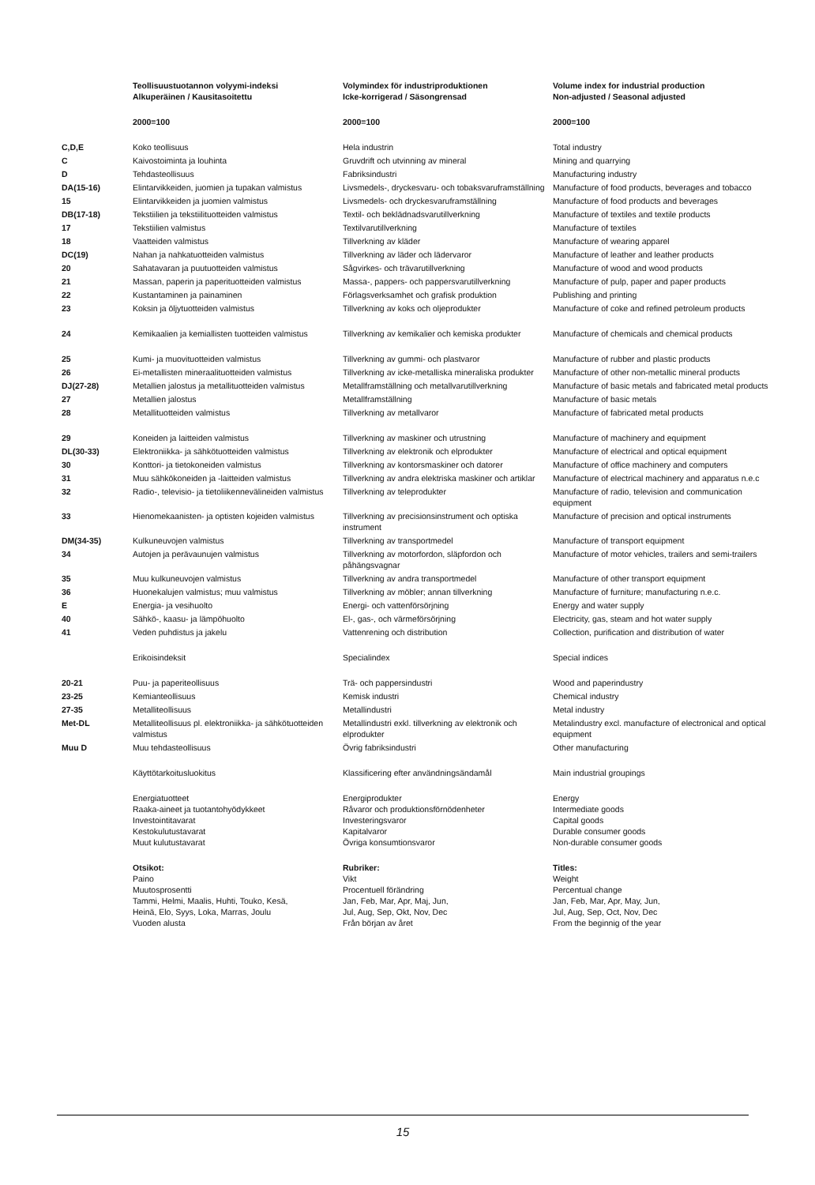| | Teollisuustuotannon volyymi-indeksi Alkuperäinen / Kausitasoitettu | Volymindex för industriproduktionen Icke-korrigerad / Säsongrensad | Volume index for industrial production Non-adjusted / Seasonal adjusted |
| | 2000=100 | 2000=100 | 2000=100 |
| C,D,E | Koko teollisuus | Hela industrin | Total industry |
| C | Kaivostoiminta ja louhinta | Gruvdrift och utvinning av mineral | Mining and quarrying |
| D | Tehdasteollisuus | Fabriksindustri | Manufacturing industry |
| DA(15-16) | Elintarvikkeiden, juomien ja tupakan valmistus | Livsmedels-, dryckesvaru- och tobaksvaruframställning | Manufacture of food products, beverages and tobacco |
| 15 | Elintarvikkeiden ja juomien valmistus | Livsmedels- och dryckesvaruframställning | Manufacture of food products and beverages |
| DB(17-18) | Tekstiilien ja tekstiilituotteiden valmistus | Textil- och beklädnadsvarutillverkning | Manufacture of textiles and textile products |
| 17 | Tekstiilien valmistus | Textilvarutillverkning | Manufacture of textiles |
| 18 | Vaatteiden valmistus | Tillverkning av kläder | Manufacture of wearing apparel |
| DC(19) | Nahan ja nahkatuotteiden valmistus | Tillverkning av läder och lädervaror | Manufacture of leather and leather products |
| 20 | Sahatavaran ja puutuotteiden valmistus | Sågvirkes- och trävarutillverkning | Manufacture of wood and wood products |
| 21 | Massan, paperin ja paperituotteiden valmistus | Massa-, pappers- och pappersvarutillverkning | Manufacture of pulp, paper and paper products |
| 22 | Kustantaminen ja painaminen | Förlagsverksamhet och grafisk produktion | Publishing and printing |
| 23 | Koksin ja öljytuotteiden valmistus | Tillverkning av koks och oljeprodukter | Manufacture of coke and refined petroleum products |
| 24 | Kemikaalien ja kemiallisten tuotteiden valmistus | Tillverkning av kemikalier och kemiska produkter | Manufacture of chemicals and chemical products |
| 25 | Kumi- ja muovituotteiden valmistus | Tillverkning av gummi- och plastvaror | Manufacture of rubber and plastic products |
| 26 | Ei-metallisten mineraalituotteiden valmistus | Tillverkning av icke-metalliska mineraliska produkter | Manufacture of other non-metallic mineral products |
| DJ(27-28) | Metallien jalostus ja metallituotteiden valmistus | Metallframställning och metallvarutillverkning | Manufacture of basic metals and fabricated metal products |
| 27 | Metallien jalostus | Metallframställning | Manufacture of basic metals |
| 28 | Metallituotteiden valmistus | Tillverkning av metallvaror | Manufacture of fabricated metal products |
| 29 | Koneiden ja laitteiden valmistus | Tillverkning av maskiner och utrustning | Manufacture of machinery and equipment |
| DL(30-33) | Elektroniikka- ja sähkötuotteiden valmistus | Tillverkning av elektronik och elprodukter | Manufacture of electrical and optical equipment |
| 30 | Konttori- ja tietokoneiden valmistus | Tillverkning av kontorsmaskiner och datorer | Manufacture of office machinery and computers |
| 31 | Muu sähkökoneiden ja -laitteiden valmistus | Tillverkning av andra elektriska maskiner och artiklar | Manufacture of electrical machinery and apparatus n.e.c |
| 32 | Radio-, televisio- ja tietoliikennevälineiden valmistus | Tillverkning av teleprodukter | Manufacture of radio, television and communication equipment |
| 33 | Hienomekaanisten- ja optisten kojeiden valmistus | Tillverkning av precisionsinstrument och optiska instrument | Manufacture of precision and optical instruments |
| DM(34-35) | Kulkuneuvojen valmistus | Tillverkning av transportmedel | Manufacture of transport equipment |
| 34 | Autojen ja perävaunujen valmistus | Tillverkning av motorfordon, släpfordon och påhängsvagnar | Manufacture of motor vehicles, trailers and semi-trailers |
| 35 | Muu kulkuneuvojen valmistus | Tillverkning av andra transportmedel | Manufacture of other transport equipment |
| 36 | Huonekalujen valmistus; muu valmistus | Tillverkning av möbler; annan tillverkning | Manufacture of furniture; manufacturing n.e.c. |
| E | Energia- ja vesihuolto | Energi- och vattenförsörjning | Energy and water supply |
| 40 | Sähkö-, kaasu- ja lämpöhuolto | El-, gas-, och värmeförsörjning | Electricity, gas, steam and hot water supply |
| 41 | Veden puhdistus ja jakelu | Vattenrening och distribution | Collection, purification and distribution of water |
| | Erikoisindeksit | Specialindex | Special indices |
| 20-21 | Puu- ja paperiteollisuus | Trä- och pappersindustri | Wood and paperindustry |
| 23-25 | Kemianteollisuus | Kemisk industri | Chemical industry |
| 27-35 | Metalliteollisuus | Metallindustri | Metal industry |
| Met-DL | Metalliteollisuus pl. elektroniikka- ja sähkötuotteiden valmistus | Metallindustri exkl. tillverkning av elektronik och elprodukter | Metalindustry excl. manufacture of electronical and optical equipment |
| Muu D | Muu tehdasteollisuus | Övrig fabriksindustri | Other manufacturing |
| | Käyttötarkoitusluokitus | Klassificering efter användningsändamål | Main industrial groupings |
| | Energiatuotteet Raaka-aineet ja tuotantohyödykkeet Investointitavarat Kestokulutustavarat Muut kulutustavarat | Energiprodukter Råvaror och produktionsförnödenheter Investeringsvaror Kapitalvaror Övriga konsumtionsvaror | Energy Intermediate goods Capital goods Durable consumer goods Non-durable consumer goods |
| | Otsikot: Paino Muutosprosentti Tammi, Helmi, Maalis, Huhti, Touko, Kesä, Heinä, Elo, Syys, Loka, Marras, Joulu Vuoden alusta | Rubriker: Vikt Procentuell förändring Jan, Feb, Mar, Apr, Maj, Jun, Jul, Aug, Sep, Okt, Nov, Dec Från början av året | Titles: Weight Percentual change Jan, Feb, Mar, Apr, May, Jun, Jul, Aug, Sep, Oct, Nov, Dec From the beginnig of the year |
15